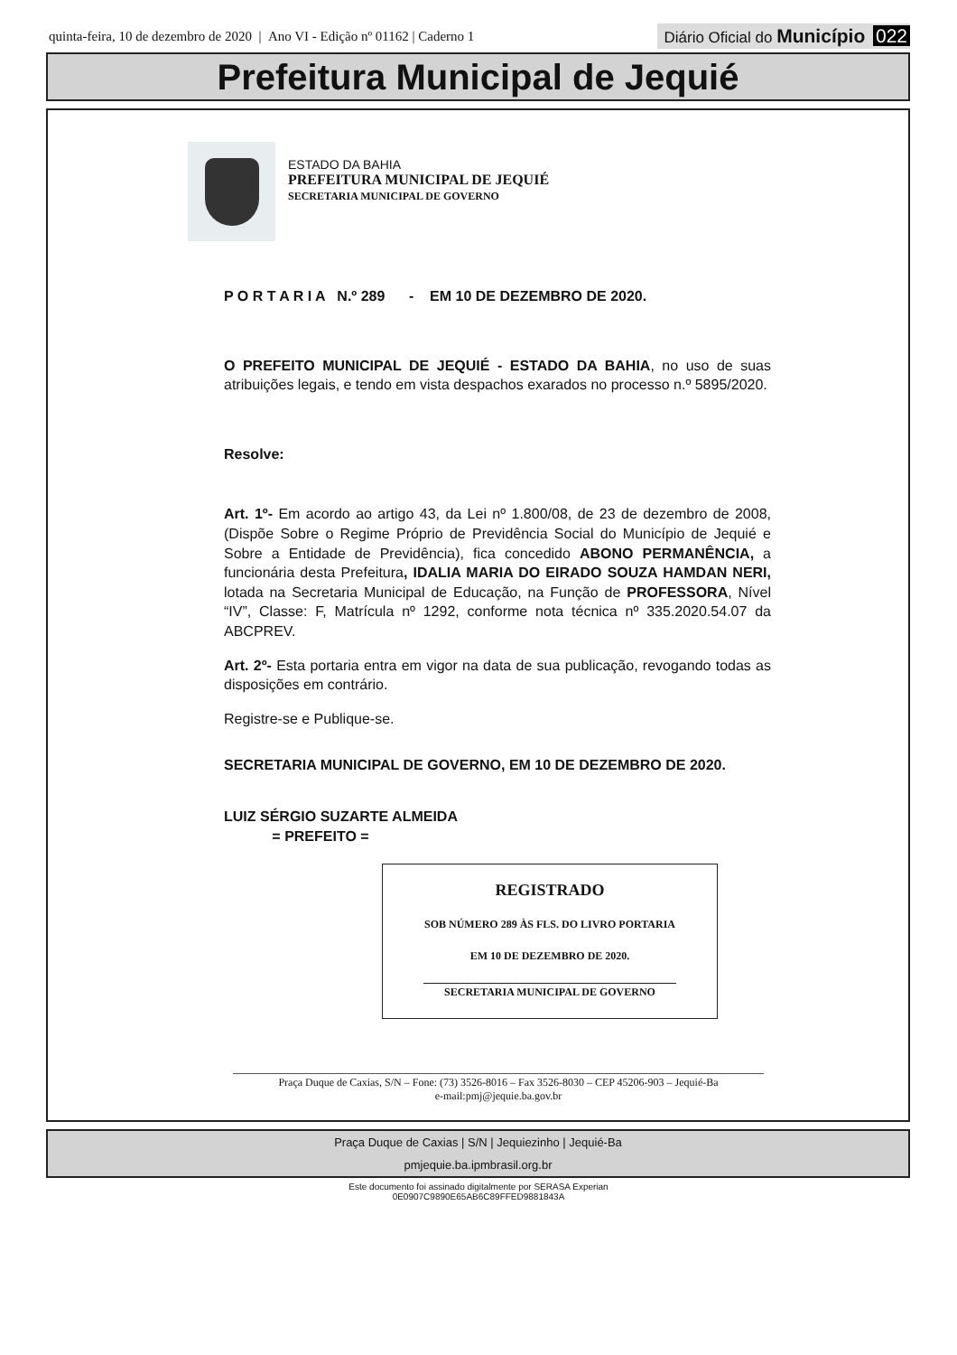quinta-feira, 10 de dezembro de 2020 | Ano VI - Edição nº 01162 | Caderno 1 Diário Oficial do Município 022
Prefeitura Municipal de Jequié
ESTADO DA BAHIA
PREFEITURA MUNICIPAL DE JEQUIÉ
SECRETARIA MUNICIPAL DE GOVERNO
P O R T A R I A N.º 289 - EM 10 DE DEZEMBRO DE 2020.
O PREFEITO MUNICIPAL DE JEQUIÉ - ESTADO DA BAHIA, no uso de suas atribuições legais, e tendo em vista despachos exarados no processo n.º 5895/2020.
Resolve:
Art. 1º- Em acordo ao artigo 43, da Lei nº 1.800/08, de 23 de dezembro de 2008, (Dispõe Sobre o Regime Próprio de Previdência Social do Município de Jequié e Sobre a Entidade de Previdência), fica concedido ABONO PERMANÊNCIA, a funcionária desta Prefeitura, IDALIA MARIA DO EIRADO SOUZA HAMDAN NERI, lotada na Secretaria Municipal de Educação, na Função de PROFESSORA, Nível “IV”, Classe: F, Matrícula nº 1292, conforme nota técnica nº 335.2020.54.07 da ABCPREV.
Art. 2º- Esta portaria entra em vigor na data de sua publicação, revogando todas as disposições em contrário.
Registre-se e Publique-se.
SECRETARIA MUNICIPAL DE GOVERNO, EM 10 DE DEZEMBRO DE 2020.
LUIZ SÉRGIO SUZARTE ALMEIDA
= PREFEITO =
REGISTRADO
SOB NÚMERO 289 ÀS FLS. DO LIVRO PORTARIA
EM 10 DE DEZEMBRO DE 2020.
SECRETARIA MUNICIPAL DE GOVERNO
Praça Duque de Caxias, S/N – Fone: (73) 3526-8016 – Fax 3526-8030 – CEP 45206-903 – Jequié-Ba
e-mail:pmj@jequie.ba.gov.br
Praça Duque de Caxias | S/N | Jequiezinho | Jequié-Ba
pmjequie.ba.ipmbrasil.org.br
Este documento foi assinado digitalmente por SERASA Experian
0E0907C9890E65AB6C89FFED9881843A